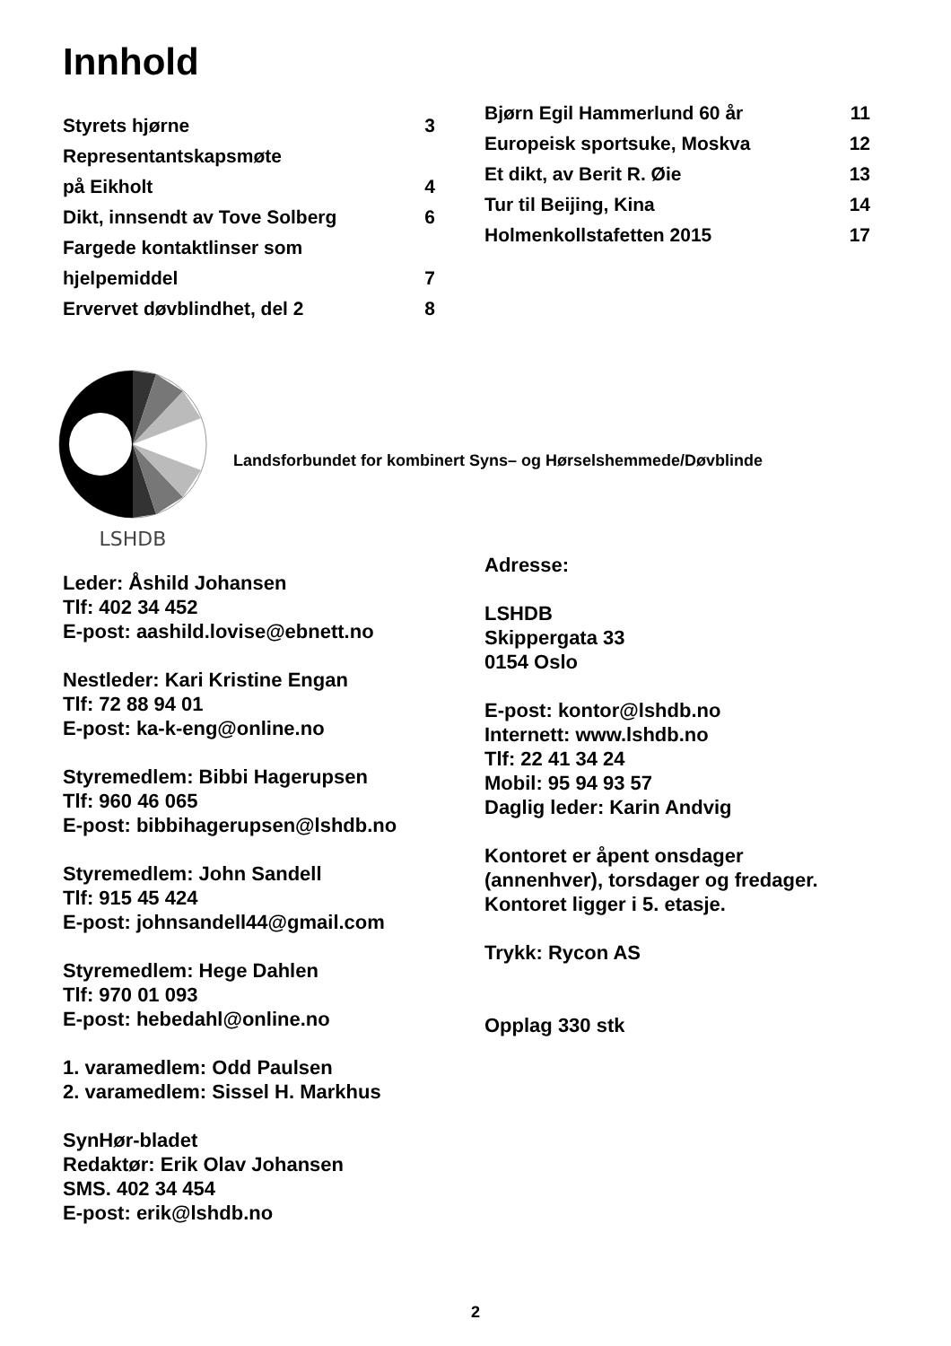Innhold
Styrets hjørne 3
Representantskapsmøte
på Eikholt 4
Dikt, innsendt av Tove Solberg 6
Fargede kontaktlinser som
hjelpemiddel 7
Ervervet døvblindhet, del 2 8
Bjørn Egil Hammerlund 60 år 11
Europeisk sportsuke, Moskva 12
Et dikt, av Berit R. Øie 13
Tur til Beijing, Kina 14
Holmenkollstafetten 2015 17
LSHDB
Landsforbundet for kombinert Syns– og Hørselshemmede/Døvblinde
Leder: Åshild Johansen
Tlf: 402 34 452
E-post: aashild.lovise@ebnett.no
Nestleder: Kari Kristine Engan
Tlf: 72 88 94 01
E-post: ka-k-eng@online.no
Styremedlem: Bibbi Hagerupsen
Tlf: 960 46 065
E-post: bibbihagerupsen@lshdb.no
Styremedlem: John Sandell
Tlf: 915 45 424
E-post: johnsandell44@gmail.com
Styremedlem: Hege Dahlen
Tlf: 970 01 093
E-post: hebedahl@online.no
1. varamedlem: Odd Paulsen
2. varamedlem: Sissel H. Markhus
SynHør-bladet
Redaktør: Erik Olav Johansen
SMS. 402 34 454
E-post: erik@lshdb.no
Adresse:
LSHDB
Skippergata 33
0154 Oslo
E-post: kontor@lshdb.no
Internett: www.lshdb.no
Tlf: 22 41 34 24
Mobil: 95 94 93 57
Daglig leder: Karin Andvig
Kontoret er åpent onsdager
(annenhver), torsdager og fredager.
Kontoret ligger i 5. etasje.
Trykk: Rycon AS
Opplag 330 stk
2